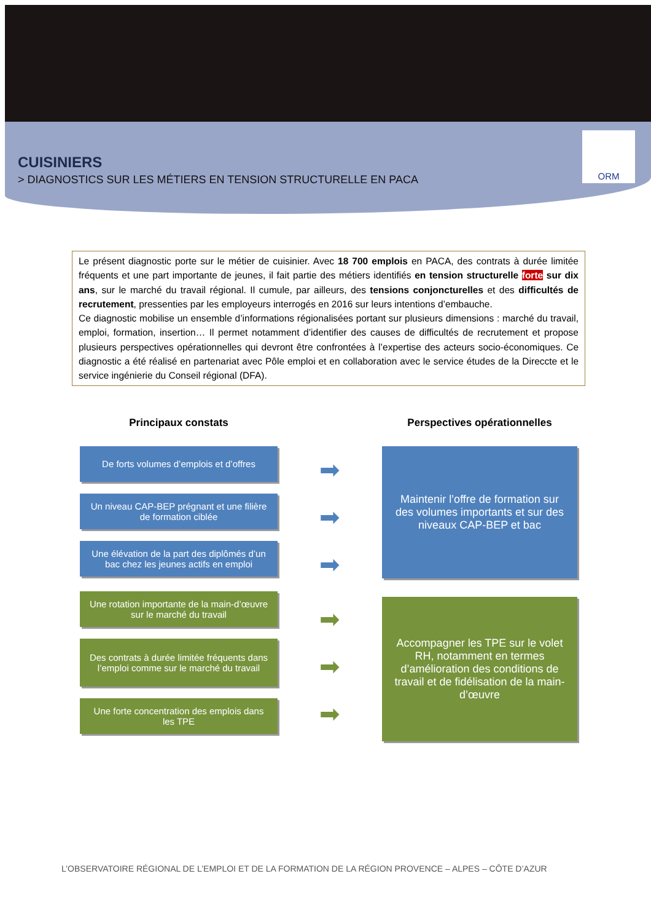ORM
CUISINIERS
> DIAGNOSTICS SUR LES MÉTIERS EN TENSION STRUCTURELLE EN PACA
Le présent diagnostic porte sur le métier de cuisinier. Avec 18 700 emplois en PACA, des contrats à durée limitée fréquents et une part importante de jeunes, il fait partie des métiers identifiés en tension structurelle forte sur dix ans, sur le marché du travail régional. Il cumule, par ailleurs, des tensions conjoncturelles et des difficultés de recrutement, pressenties par les employeurs interrogés en 2016 sur leurs intentions d’embauche.
Ce diagnostic mobilise un ensemble d’informations régionalisées portant sur plusieurs dimensions : marché du travail, emploi, formation, insertion… Il permet notamment d’identifier des causes de difficultés de recrutement et propose plusieurs perspectives opérationnelles qui devront être confrontées à l’expertise des acteurs socio-économiques. Ce diagnostic a été réalisé en partenariat avec Pôle emploi et en collaboration avec le service études de la Direccte et le service ingénierie du Conseil régional (DFA).
Principaux constats
De forts volumes d’emplois et d’offres
Un niveau CAP-BEP prégnant et une filière de formation ciblée
Une élévation de la part des diplômés d’un bac chez les jeunes actifs en emploi
Une rotation importante de la main-d’œuvre sur le marché du travail
Des contrats à durée limitée fréquents dans l’emploi comme sur le marché du travail
Une forte concentration des emplois dans les TPE
➡
➡
➡
➡
➡
➡
Perspectives opérationnelles
Maintenir l’offre de formation sur des volumes importants et sur des niveaux CAP-BEP et bac
Accompagner les TPE sur le volet RH, notamment en termes d’amélioration des conditions de travail et de fidélisation de la main-d’œuvre
L’OBSERVATOIRE RÉGIONAL DE L’EMPLOI ET DE LA FORMATION DE LA RÉGION PROVENCE – ALPES – CÔTE D’AZUR